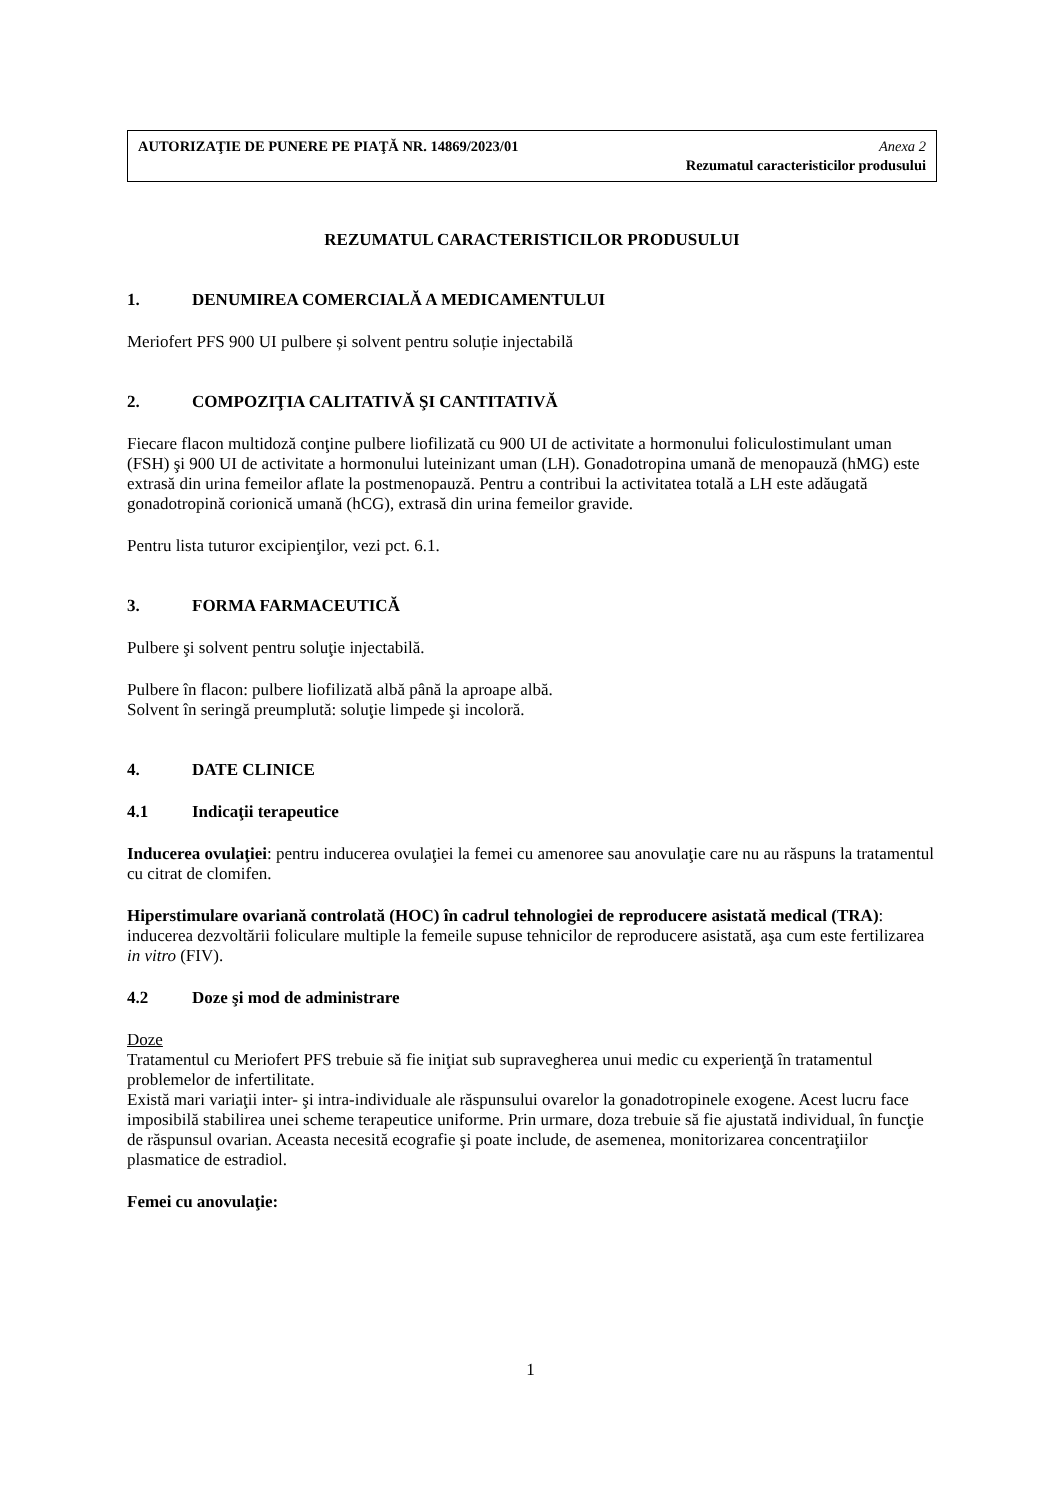AUTORIZAŢIE DE PUNERE PE PIAŢĂ NR. 14869/2023/01 Anexa 2
Rezumatul caracteristicilor produsului
REZUMATUL CARACTERISTICILOR PRODUSULUI
1. DENUMIREA COMERCIALĂ A MEDICAMENTULUI
Meriofert PFS 900 UI pulbere și solvent pentru soluție injectabilă
2. COMPOZIŢIA CALITATIVĂ ŞI CANTITATIVĂ
Fiecare flacon multidoză conţine pulbere liofilizată cu 900 UI de activitate a hormonului foliculostimulant uman (FSH) şi 900 UI de activitate a hormonului luteinizant uman (LH). Gonadotropina umană de menopauză (hMG) este extrasă din urina femeilor aflate la postmenopauză. Pentru a contribui la activitatea totală a LH este adăugată gonadotropină corionică umană (hCG), extrasă din urina femeilor gravide.
Pentru lista tuturor excipienţilor, vezi pct. 6.1.
3. FORMA FARMACEUTICĂ
Pulbere şi solvent pentru soluţie injectabilă.
Pulbere în flacon: pulbere liofilizată albă până la aproape albă.
Solvent în seringă preumplută: soluţie limpede şi incoloră.
4. DATE CLINICE
4.1 Indicaţii terapeutice
Inducerea ovulaţiei: pentru inducerea ovulaţiei la femei cu amenoree sau anovulaţie care nu au răspuns la tratamentul cu citrat de clomifen.
Hiperstimulare ovariană controlată (HOC) în cadrul tehnologiei de reproducere asistată medical (TRA): inducerea dezvoltării foliculare multiple la femeile supuse tehnicilor de reproducere asistată, aşa cum este fertilizarea in vitro (FIV).
4.2 Doze şi mod de administrare
Doze
Tratamentul cu Meriofert PFS trebuie să fie iniţiat sub supravegherea unui medic cu experienţă în tratamentul problemelor de infertilitate.
Există mari variaţii inter- şi intra-individuale ale răspunsului ovarelor la gonadotropinele exogene. Acest lucru face imposibilă stabilirea unei scheme terapeutice uniforme. Prin urmare, doza trebuie să fie ajustată individual, în funcţie de răspunsul ovarian. Aceasta necesită ecografie şi poate include, de asemenea, monitorizarea concentraţiilor plasmatice de estradiol.
Femei cu anovulaţie:
1